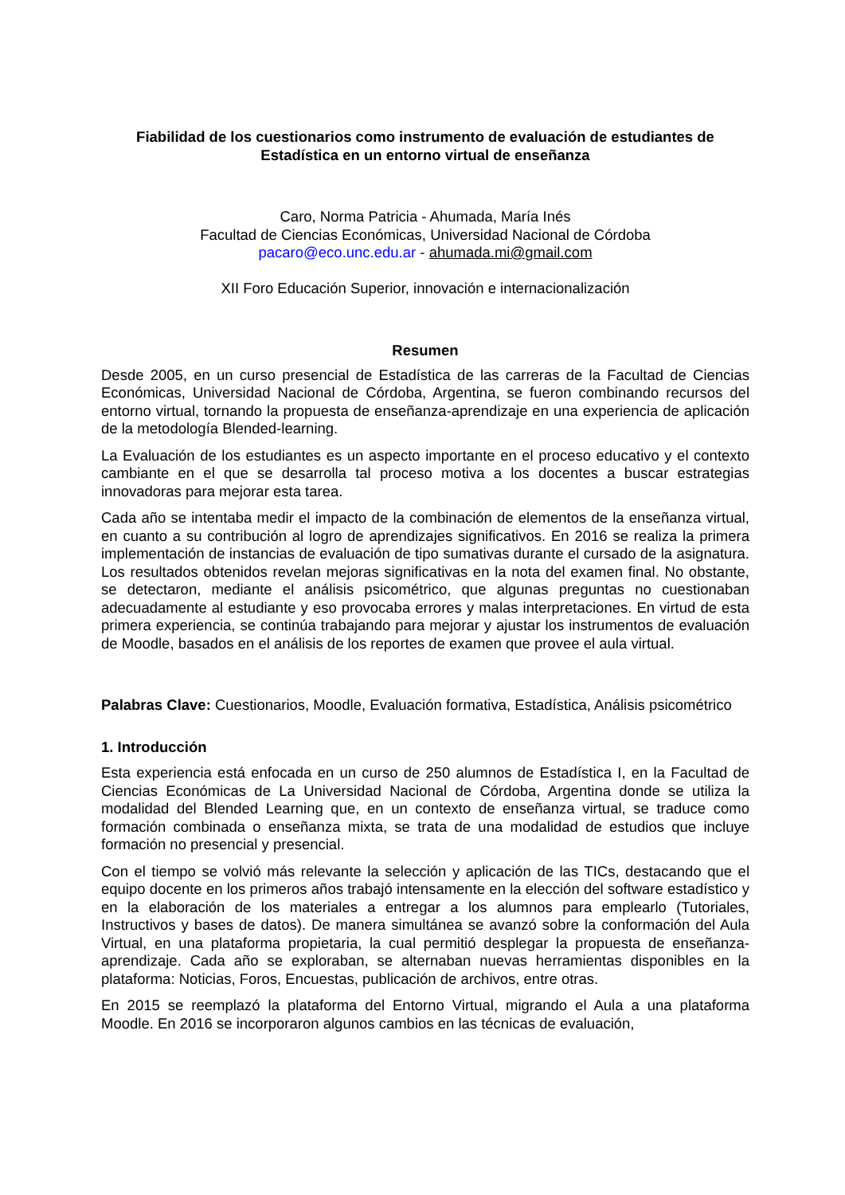Fiabilidad de los cuestionarios como instrumento de evaluación de estudiantes de Estadística en un entorno virtual de enseñanza
Caro, Norma Patricia - Ahumada, María Inés
Facultad de Ciencias Económicas, Universidad Nacional de Córdoba
pacaro@eco.unc.edu.ar - ahumada.mi@gmail.com
XII Foro Educación Superior, innovación e internacionalización
Resumen
Desde 2005, en un curso presencial de Estadística de las carreras de la Facultad de Ciencias Económicas, Universidad Nacional de Córdoba, Argentina, se fueron combinando recursos del entorno virtual, tornando la propuesta de enseñanza-aprendizaje en una experiencia de aplicación de la metodología Blended-learning.
La Evaluación de los estudiantes es un aspecto importante en el proceso educativo y el contexto cambiante en el que se desarrolla tal proceso motiva a los docentes a buscar estrategias innovadoras para mejorar esta tarea.
Cada año se intentaba medir el impacto de la combinación de elementos de la enseñanza virtual, en cuanto a su contribución al logro de aprendizajes significativos. En 2016 se realiza la primera implementación de instancias de evaluación de tipo sumativas durante el cursado de la asignatura. Los resultados obtenidos revelan mejoras significativas en la nota del examen final. No obstante, se detectaron, mediante el análisis psicométrico, que algunas preguntas no cuestionaban adecuadamente al estudiante y eso provocaba errores y malas interpretaciones. En virtud de esta primera experiencia, se continúa trabajando para mejorar y ajustar los instrumentos de evaluación de Moodle, basados en el análisis de los reportes de examen que provee el aula virtual.
Palabras Clave: Cuestionarios, Moodle, Evaluación formativa, Estadística, Análisis psicométrico
1. Introducción
Esta experiencia está enfocada en un curso de 250 alumnos de Estadística I, en la Facultad de Ciencias Económicas de La Universidad Nacional de Córdoba, Argentina donde se utiliza la modalidad del Blended Learning que, en un contexto de enseñanza virtual, se traduce como formación combinada o enseñanza mixta, se trata de una modalidad de estudios que incluye formación no presencial y presencial.
Con el tiempo se volvió más relevante la selección y aplicación de las TICs, destacando que el equipo docente en los primeros años trabajó intensamente en la elección del software estadístico y en la elaboración de los materiales a entregar a los alumnos para emplearlo (Tutoriales, Instructivos y bases de datos). De manera simultánea se avanzó sobre la conformación del Aula Virtual, en una plataforma propietaria, la cual permitió desplegar la propuesta de enseñanza-aprendizaje. Cada año se exploraban, se alternaban nuevas herramientas disponibles en la plataforma: Noticias, Foros, Encuestas, publicación de archivos, entre otras.
En 2015 se reemplazó la plataforma del Entorno Virtual, migrando el Aula a una plataforma Moodle. En 2016 se incorporaron algunos cambios en las técnicas de evaluación,